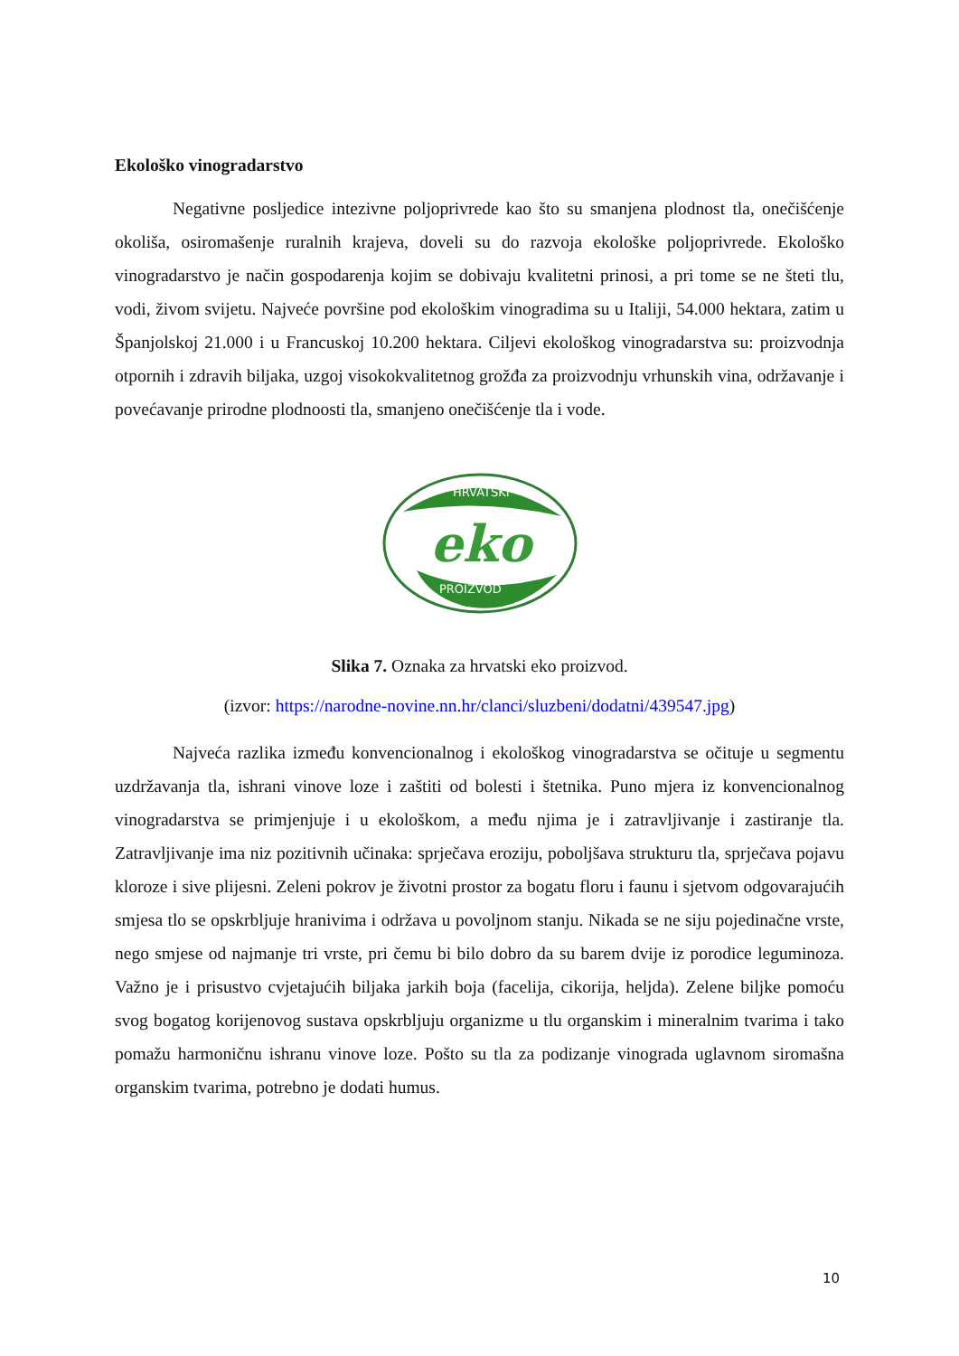Ekološko vinogradarstvo
Negativne posljedice intezivne poljoprivrede kao što su smanjena plodnost tla, onečišćenje okoliša, osiromašenje ruralnih krajeva, doveli su do razvoja ekološke poljoprivrede. Ekološko vinogradarstvo je način gospodarenja kojim se dobivaju kvalitetni prinosi, a pri tome se ne šteti tlu, vodi, živom svijetu. Najveće površine pod ekološkim vinogradima su u Italiji, 54.000 hektara, zatim u Španjolskoj 21.000 i u Francuskoj 10.200 hektara. Ciljevi ekološkog vinogradarstva su: proizvodnja otpornih i zdravih biljaka, uzgoj visokokvalitetnog grožđa za proizvodnju vrhunskih vina, održavanje i povećavanje prirodne plodnoosti tla, smanjeno onečišćenje tla i vode.
HRVATSKI
eko
PROIZVOD
Slika 7. Oznaka za hrvatski eko proizvod.
(izvor: https://narodne-novine.nn.hr/clanci/sluzbeni/dodatni/439547.jpg)
Najveća razlika između konvencionalnog i ekološkog vinogradarstva se očituje u segmentu uzdržavanja tla, ishrani vinove loze i zaštiti od bolesti i štetnika. Puno mjera iz konvencionalnog vinogradarstva se primjenjuje i u ekološkom, a među njima je i zatravljivanje i zastiranje tla. Zatravljivanje ima niz pozitivnih učinaka: sprječava eroziju, poboljšava strukturu tla, sprječava pojavu kloroze i sive plijesni. Zeleni pokrov je životni prostor za bogatu floru i faunu i sjetvom odgovarajućih smjesa tlo se opskrbljuje hranivima i održava u povoljnom stanju. Nikada se ne siju pojedinačne vrste, nego smjese od najmanje tri vrste, pri čemu bi bilo dobro da su barem dvije iz porodice leguminoza. Važno je i prisustvo cvjetajućih biljaka jarkih boja (facelija, cikorija, heljda). Zelene biljke pomoću svog bogatog korijenovog sustava opskrbljuju organizme u tlu organskim i mineralnim tvarima i tako pomažu harmoničnu ishranu vinove loze. Pošto su tla za podizanje vinograda uglavnom siromašna organskim tvarima, potrebno je dodati humus.
10